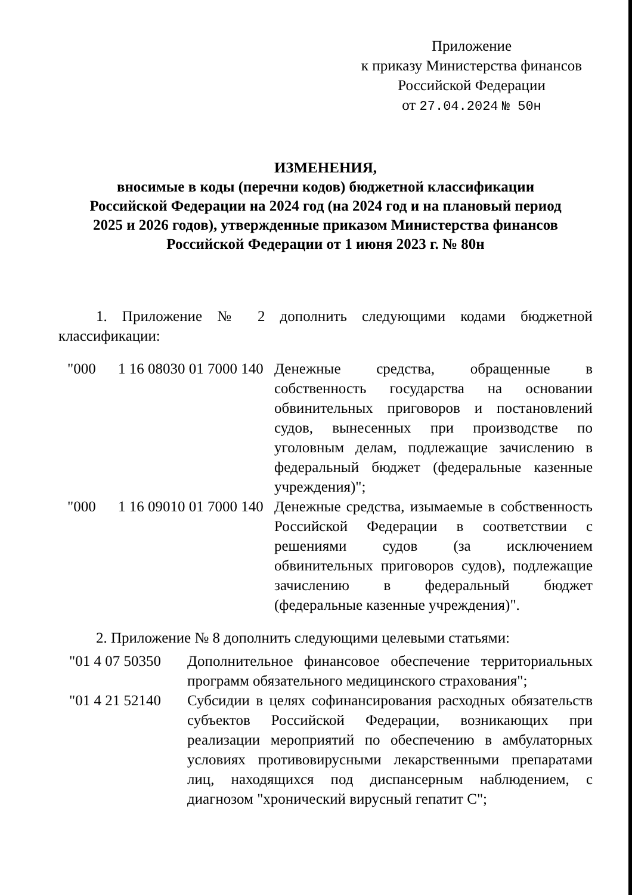Приложение
к приказу Министерства финансов
Российской Федерации
от 27.04.2024 № 50н
ИЗМЕНЕНИЯ,
вносимые в коды (перечни кодов) бюджетной классификации
Российской Федерации на 2024 год (на 2024 год и на плановый период
2025 и 2026 годов), утвержденные приказом Министерства финансов
Российской Федерации от 1 июня 2023 г. № 80н
1. Приложение № 2 дополнить следующими кодами бюджетной классификации:
| "000 | 1 16 08030 01 7000 140 | Денежные средства, обращенные в собственность государства на основании обвинительных приговоров и постановлений судов, вынесенных при производстве по уголовным делам, подлежащие зачислению в федеральный бюджет (федеральные казенные учреждения)"; |
| "000 | 1 16 09010 01 7000 140 | Денежные средства, изымаемые в собственность Российской Федерации в соответствии с решениями судов (за исключением обвинительных приговоров судов), подлежащие зачислению в федеральный бюджет (федеральные казенные учреждения)". |
2. Приложение № 8 дополнить следующими целевыми статьями:
| "01 4 07 50350 | Дополнительное финансовое обеспечение территориальных программ обязательного медицинского страхования"; |
| "01 4 21 52140 | Субсидии в целях софинансирования расходных обязательств субъектов Российской Федерации, возникающих при реализации мероприятий по обеспечению в амбулаторных условиях противовирусными лекарственными препаратами лиц, находящихся под диспансерным наблюдением, с диагнозом "хронический вирусный гепатит С"; |